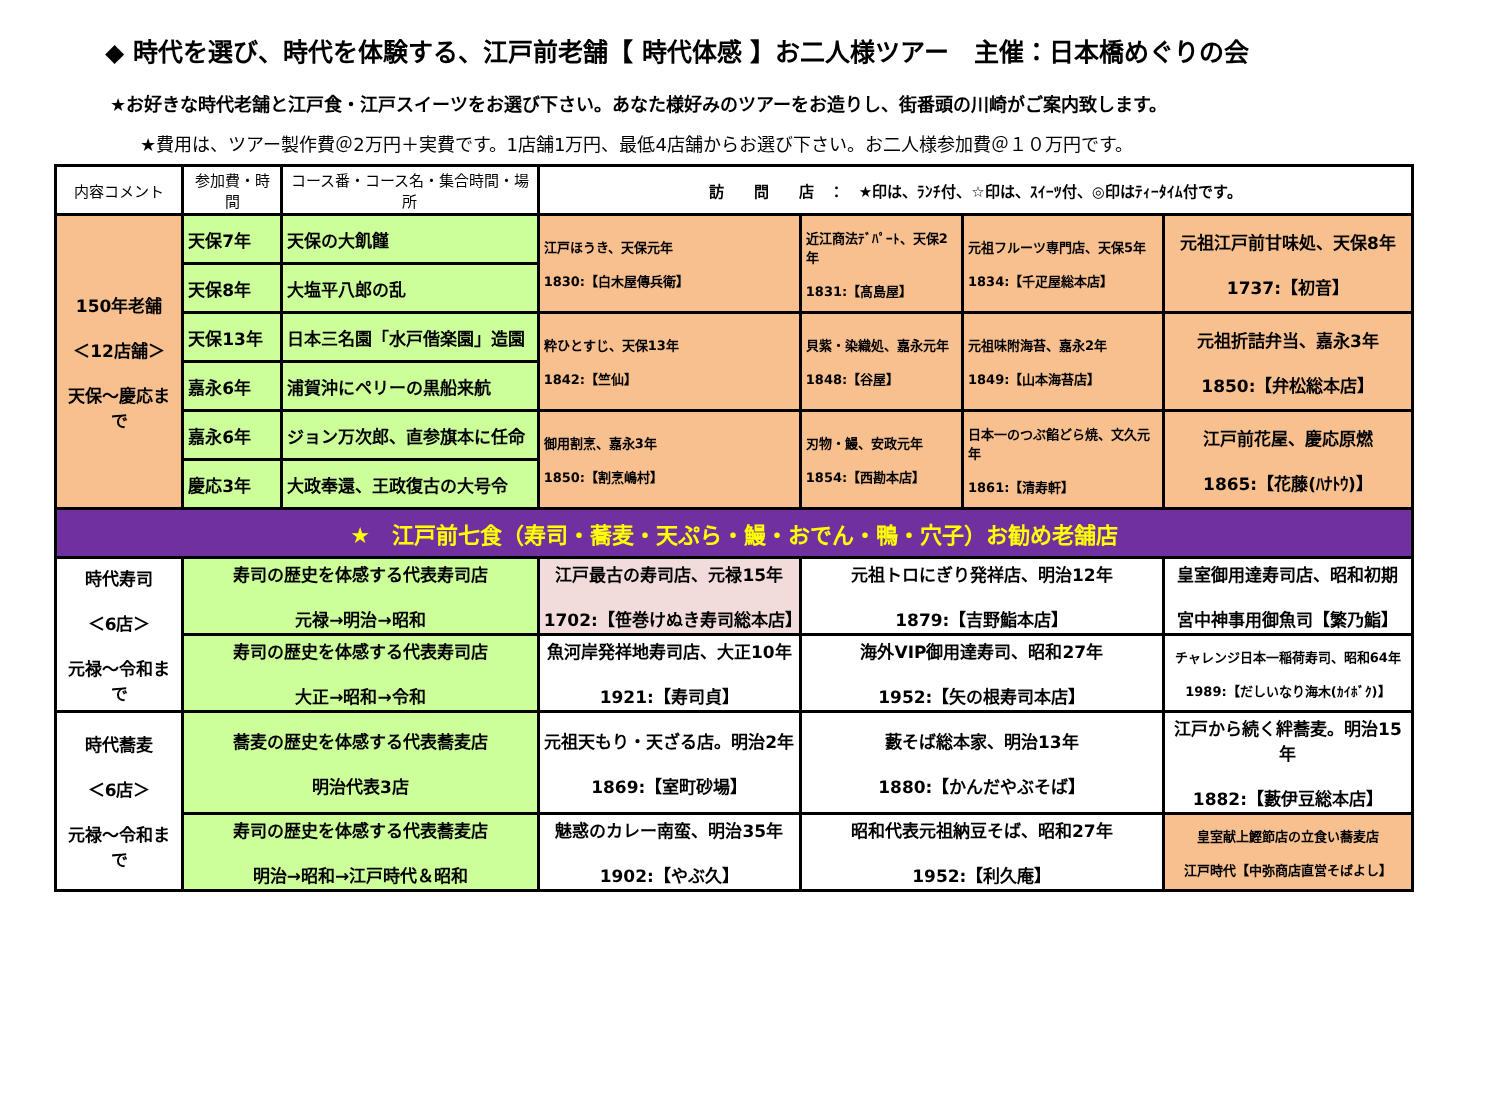◆ 時代を選び、時代を体験する、江戸前老舗【 時代体感 】お二人様ツアー　主催：日本橋めぐりの会
★お好きな時代老舗と江戸食・江戸スイーツをお選び下さい。あなた様好みのツアーをお造りし、街番頭の川崎がご案内致します。
★費用は、ツアー製作費＠2万円＋実費です。1店舗1万円、最低4店舗からお選び下さい。お二人様参加費＠１０万円です。
| 内容コメント | 参加費・時間 | コース番・コース名・集合時間・場所 | 訪 問 店 ： ★印は、ﾗﾝﾁ付、☆印は、ｽｲｰﾂ付、◎印はﾃｨｰﾀｲﾑ付です。 | | | |
| --- | --- | --- | --- | --- | --- | --- |
| 150年老舗 ＜12店舗＞ 天保～慶応まで | 天保7年 | 天保の大飢饉 | 江戸ほうき、天保元年 1830:【白木屋傳兵衛】 | 近江商法ﾃﾞﾊﾟｰﾄ、天保2年 1831:【髙島屋】 | 元祖フルーツ専門店、天保5年 1834:【千疋屋総本店】 | 元祖江戸前甘味処、天保8年 1737:【初音】 |
| | 天保8年 | 大塩平八郎の乱 | | | | |
| | 天保13年 | 日本三名園「水戸偕楽園」造園 | 粋ひとすじ、天保13年 1842:【竺仙】 | 貝紫・染織処、嘉永元年 1848:【谷屋】 | 元祖味附海苔、嘉永2年 1849:【山本海苔店】 | 元祖折詰弁当、嘉永3年 1850:【弁松総本店】 |
| | 嘉永6年 | 浦賀沖にペリーの黒船来航 | | | | |
| | 嘉永6年 | ジョン万次郎、直参旗本に任命 | 御用割烹、嘉永3年 1850:【割烹嶋村】 | 刃物・鰻、安政元年 1854:【西勘本店】 | 日本一のつぶ餡どら焼、文久元年 1861:【清寿軒】 | 江戸前花屋、慶応原燃 1865:【花藤(ﾊﾅﾄｳ)】 |
| | 慶応3年 | 大政奉還、王政復古の大号令 | | | | |
| ★ 江戸前七食（寿司・蕎麦・天ぷら・鰻・おでん・鴨・穴子）お勧め老舗店 | | | | | | |
| 時代寿司 ＜6店＞ 元禄～令和まで | 寿司の歴史を体感する代表寿司店 元禄→明治→昭和 | | 江戸最古の寿司店、元禄15年 1702:【笹巻けぬき寿司総本店】 | 元祖トロにぎり発祥店、明治12年 1879:【吉野鮨本店】 | | 皇室御用達寿司店、昭和初期 宮中神事用御魚司【繁乃鮨】 |
| | 寿司の歴史を体感する代表寿司店 大正→昭和→令和 | | 魚河岸発祥地寿司店、大正10年 1921:【寿司貞】 | 海外VIP御用達寿司、昭和27年 1952:【矢の根寿司本店】 | | チャレンジ日本一稲荷寿司、昭和64年 1989:【だしいなり海木(ｶｲﾎﾞｸ)】 |
| 時代蕎麦 ＜6店＞ 元禄～令和まで | 蕎麦の歴史を体感する代表蕎麦店 明治代表3店 | | 元祖天もり・天ざる店。明治2年 1869:【室町砂場】 | 藪そば総本家、明治13年 1880:【かんだやぶそば】 | | 江戸から続く絆蕎麦。明治15年 1882:【藪伊豆総本店】 |
| | 寿司の歴史を体感する代表蕎麦店 明治→昭和→江戸時代＆昭和 | | 魅惑のカレー南蛮、明治35年 1902:【やぶ久】 | 昭和代表元祖納豆そば、昭和27年 1952:【利久庵】 | | 皇室献上鰹節店の立食い蕎麦店 江戸時代【中弥商店直営そばよし】 |